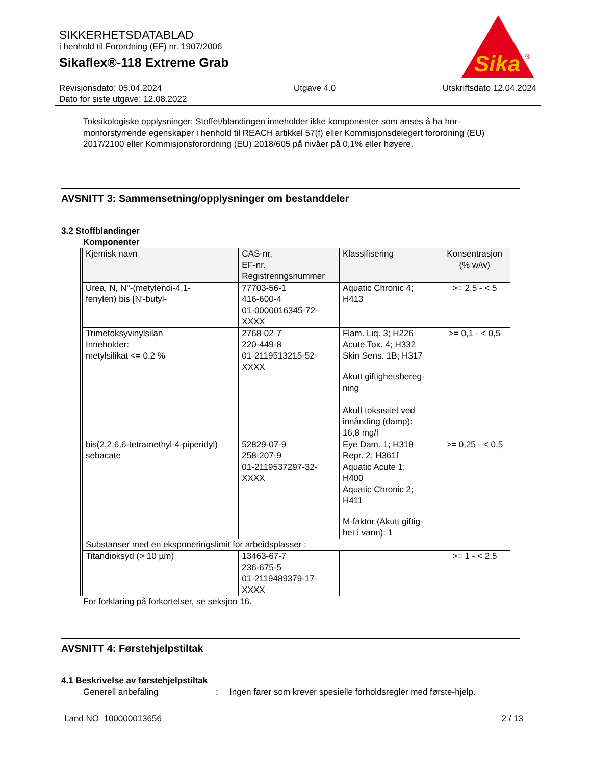SIKKERHETSDATABLAD
i henhold til Forordning (EF) nr. 1907/2006
Sikaflex®-118 Extreme Grab
Sika
®
Revisjonsdato: 05.04.2024
Dato for siste utgave: 12.08.2022
Utgave 4.0 Utskriftsdato 12.04.2024
Toksikologiske opplysninger: Stoffet/blandingen inneholder ikke komponenter som anses å ha hor-monforstyrrende egenskaper i henhold til REACH artikkel 57(f) eller Kommisjonsdelegert forordning (EU) 2017/2100 eller Kommisjonsforordning (EU) 2018/605 på nivåer på 0,1% eller høyere.
AVSNITT 3: Sammensetning/opplysninger om bestanddeler
3.2 Stoffblandinger
Komponenter
| Kjemisk navn | CAS-nr. EF-nr. Registreringsnummer | Klassifisering | Konsentrasjon (% w/w) |
| --- | --- | --- | --- |
| Urea, N, N''-(metylendi-4,1- fenylen) bis [N'-butyl- | 77703-56-1 416-600-4 01-0000016345-72- XXXX | Aquatic Chronic 4; H413 | >= 2,5 - < 5 |
| Trimetoksyvinylsilan Inneholder: metylsilikat <= 0,2 % | 2768-02-7 220-449-8 01-2119513215-52- XXXX | Flam. Liq. 3; H226 Acute Tox. 4; H332 Skin Sens. 1B; H317 Akutt giftighetsbereg- ning Akutt toksisitet ved innånding (damp): 16,8 mg/l | >= 0,1 - < 0,5 |
| bis(2,2,6,6-tetramethyl-4-piperidyl) sebacate | 52829-07-9 258-207-9 01-2119537297-32- XXXX | Eye Dam. 1; H318 Repr. 2; H361f Aquatic Acute 1; H400 Aquatic Chronic 2; H411 M-faktor (Akutt giftig- het i vann): 1 | >= 0,25 - < 0,5 |
| Substanser med en eksponeringslimit for arbeidsplasser : | | | |
| Titandioksyd (> 10 µm) | 13463-67-7 236-675-5 01-2119489379-17- XXXX | | >= 1 - < 2,5 |
For forklaring på forkortelser, se seksjon 16.
AVSNITT 4: Førstehjelpstiltak
4.1 Beskrivelse av førstehjelpstiltak
Generell anbefaling : Ingen farer som krever spesielle forholdsregler med første-hjelp.
Land NO 100000013656 2 / 13